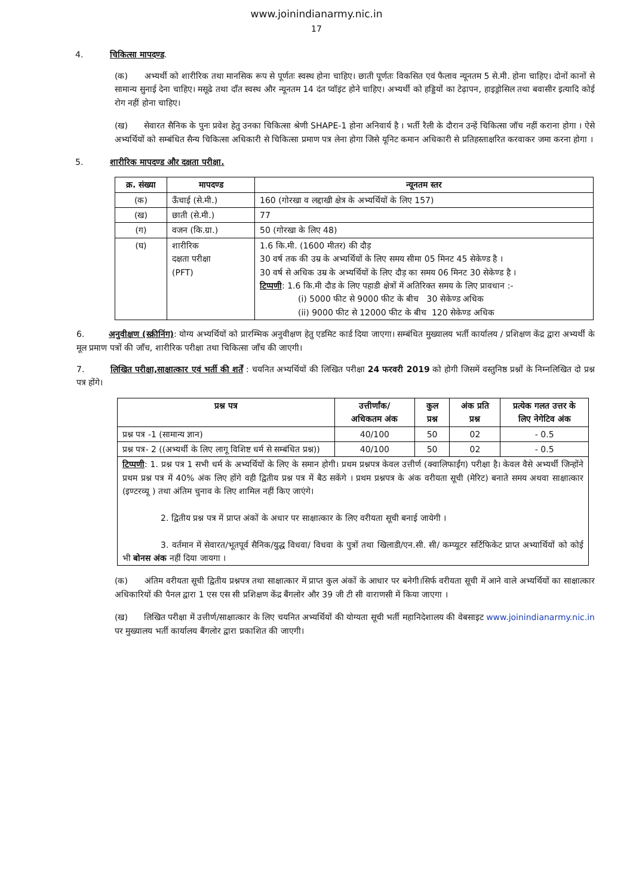www.joinindianarmy.nic.in
17
4. चिकित्सा मापदण्ड.
(क) अभ्यर्थी को शारीरिक तथा मानसिक रूप से पूर्णतः स्वस्थ होना चाहिए। छाती पूर्णतः विकसित एवं फैलाव न्यूनतम 5 से.मी. होना चाहिए। दोनों कानों से सामान्य सुनाई देना चाहिए। मसूढे तथा दाँत स्वस्थ और न्यूनतम 14 दंत प्वॉइंट होने चाहिए। अभ्यर्थी को हड्डियों का टेढ़ापन, हाइड्रोसिल तथा बवासीर इत्यादि कोई रोग नहीं होना चाहिए।
(ख) सेवारत सैनिक के पुनः प्रवेश हेतु उनका चिकित्सा श्रेणी SHAPE-1 होना अनिवार्य है । भर्ती रैली के दौरान उन्हें चिकित्सा जॉच नहीं कराना होगा । ऐसे अभ्यर्थियों को सम्बंधित सैन्य चिकित्सा अधिकारी से चिकित्सा प्रमाण पत्र लेना होगा जिसे यूनिट कमान अधिकारी से प्रतिहस्ताक्षरित करवाकर जमा करना होगा ।
5. शारीरिक मापदण्ड और दक्षता परीक्षा.
| क्र. संख्या | मापदण्ड | न्यूनतम स्तर |
| --- | --- | --- |
| (क) | ऊँचाई (से.मी.) | 160 (गोरखा व लद्दाखी क्षेत्र के अभ्यर्थियों के लिए 157) |
| (ख) | छाती (से.मी.) | 77 |
| (ग) | वजन (कि.ग्रा.) | 50 (गोरखा के लिए 48) |
| (घ) | शारीरिक दक्षता परीक्षा (PFT) | 1.6 कि.मी. (1600 मीतर) की दौड़ 30 वर्ष तक की उम्र के अभ्यर्थियों के लिए समय सीमा 05 मिनट 45 सेकेण्ड है । 30 वर्ष से अधिक उम्र के अभ्यर्थियों के लिए दौड़ का समय 06 मिनट 30 सेकेण्ड है । टिप्पणी : 1.6 कि.मी दौड के लिए पहाडी क्षेत्रों में अतिरिक्त समय के लिए प्रावधान :- (i) 5000 फीट से 9000 फीट के बीच 30 सेकेण्ड अधिक (ii) 9000 फीट से 12000 फीट के बीच 120 सेकेण्ड अधिक |
6. अनुवीक्षण (स्क्रीनिंग): योग्य अभ्यर्थियों को प्रारम्भिक अनुवीक्षण हेतु एडमिट कार्ड दिया जाएगा। सम्बंधित मुख्यालय भर्ती कार्यालय / प्रशिक्षण केंद्र द्वारा अभ्यर्थी के मूल प्रमाण पत्रों की जाँच, शारीरिक परीक्षा तथा चिकित्सा जाँच की जाएगी।
7. लिखित परीक्षा,साक्षात्कार एवं भर्ती की शर्तें : चयनित अभ्यर्थियों की लिखित परीक्षा 24 फरवरी 2019 को होगी जिसमें वस्तुनिष्ठ प्रश्नों के निम्नलिखित दो प्रश्न पत्र होंगे।
| प्रश्न पत्र | उत्तीर्णांक/ अधिकतम अंक | कुल प्रश्न | अंक प्रति प्रश्न | प्रत्येक गलत उत्तर के लिए नेगेटिव अंक |
| --- | --- | --- | --- | --- |
| प्रश्न पत्र -1 (सामान्य ज्ञान) | 40/100 | 50 | 02 | - 0.5 |
| प्रश्न पत्र- 2 ((अभ्यर्थी के लिए लागू विशिष्ट धर्म से सम्बंधित प्रश्न)) | 40/100 | 50 | 02 | - 0.5 |
| टिप्पणी : 1. प्रश्न पत्र 1 सभी धर्म के अभ्यर्थियों के लिए के समान होगी। प्रथम प्रश्नपत्र केवल उत्तीर्ण (क्वालिफाईंग) परीक्षा है। केवल वैसे अभ्यर्थी जिन्होंने प्रथम प्रश्न पत्र में 40% अंक लिए होंगे वही द्वितीय प्रश्न पत्र में बैठ सकेंगे । प्रथम प्रश्नपत्र के अंक वरीयता सूची (मेरिट) बनाते समय अथवा साक्षात्कार (इण्टरव्यू ) तथा अंतिम चुनाव के लिए शामिल नहीं किए जाएंगे। 2. द्वितीय प्रश्न पत्र में प्राप्त अंकों के अधार पर साक्षात्कार के लिए वरीयता सूची बनाई जायेगी । 3. वर्तमान में सेवारत/भूतपूर्व सैनिक/युद्ध विधवा/ विधवा के पुत्रों तथा खिलाडी/एन.सी. सी/ कम्प्यूटर सर्टिफिकेट प्राप्त अभ्यार्थियों को कोई भी बोनस अंक नहीं दिया जायगा । | | | | |
(क) अंतिम वरीयता सूची द्वितीय प्रश्नपत्र तथा साक्षात्कार में प्राप्त कुल अंकों के आधार पर बनेगी।सिर्फ वरीयता सूची में आने वाले अभ्यर्थियों का साक्षात्कार अधिकारियों की पैनल द्वारा 1 एस एस सी प्रशिक्षण केंद्र बैंगलोर और 39 जी टी सी वाराणसी में किया जाएगा ।
(ख) लिखित परीक्षा में उत्तीर्ण/साक्षात्कार के लिए चयनित अभ्यर्थियों की योग्यता सूची भर्ती महानिदेशालय की वेबसाइट www.joinindianarmy.nic.in पर मुख्यालय भर्ती कार्यालय बैंगलोर द्वारा प्रकाशित की जाएगी।